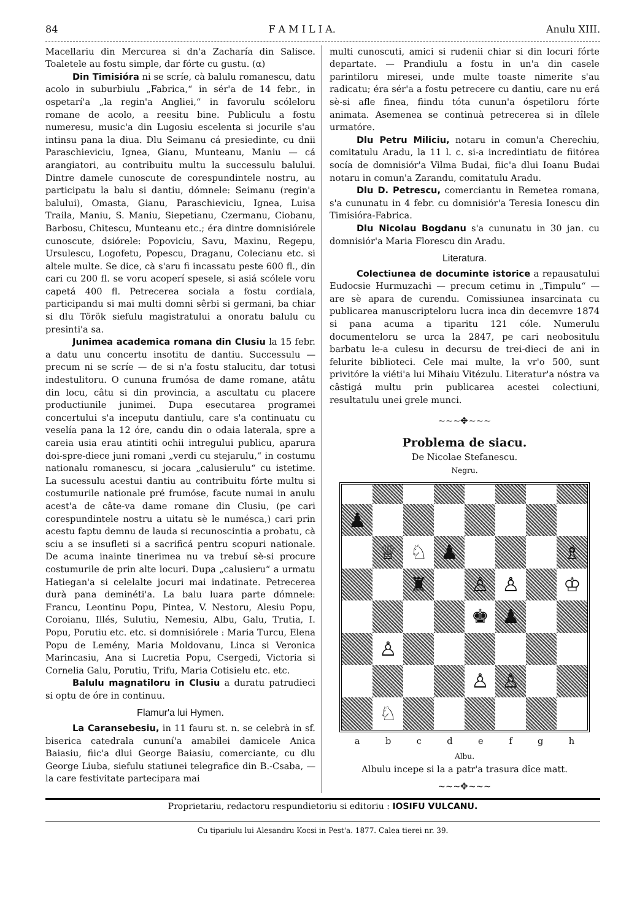84 F A M I L I A. Anulu XIII.
Macellariu din Mercurea si dn'a Zacharía din Salisce. Toaletele au fostu simple, dar fórte cu gustu. (α)
Din Timisióra ni se scríe, cà balulu romanescu, datu acolo in suburbiulu „Fabrica,“ in sér'a de 14 febr., in ospetarí'a „la regin'a Angliei,“ in favorulu scóleloru romane de acolo, a reesitu bine. Publiculu a fostu numeresu, music'a din Lugosiu escelenta si jocurile s'au intinsu pana la diua. Dlu Seimanu cá presiedinte, cu dnii Paraschieviciu, Ignea, Gianu, Munteanu, Maniu — cá arangiatori, au contribuitu multu la successulu balului. Dintre damele cunoscute de corespundintele nostru, au participatu la balu si dantiu, dómnele: Seimanu (regin'a balului), Omasta, Gianu, Paraschieviciu, Ignea, Luisa Traila, Maniu, S. Maniu, Siepetianu, Czermanu, Ciobanu, Barbosu, Chitescu, Munteanu etc.; éra dintre domnisiórele cunoscute, dsiórele: Popoviciu, Savu, Maxinu, Regepu, Ursulescu, Logofetu, Popescu, Draganu, Colecianu etc. si altele multe. Se dice, cà s'aru fi incassatu peste 600 fl., din cari cu 200 fl. se voru acoperí spesele, si asiá scólele voru capetá 400 fl. Petrecerea sociala a fostu cordiala, participandu si mai multi domni sêrbi si germani, ba chiar si dlu Török siefulu magistratului a onoratu balulu cu presinti'a sa.
Junimea academica romana din Clusiu la 15 febr. a datu unu concertu insotitu de dantiu. Successulu — precum ni se scríe — de si n'a fostu stalucitu, dar totusi indestulitoru. O cununa frumósa de dame romane, atâtu din locu, câtu si din provincia, a ascultatu cu placere productiunile junimei. Dupa esecutarea programei concertului s'a inceputu dantiulu, care s'a continuatu cu veselía pana la 12 óre, candu din o odaia laterala, spre a careia usia erau atintiti ochii intregului publicu, aparura doi-spre-diece juni romani „verdi cu stejarulu,“ in costumu nationalu romanescu, si jocara „calusierulu“ cu istetime. La sucessulu acestui dantiu au contribuitu fórte multu si costumurile nationale pré frumóse, facute numai in anulu acest'a de câte-va dame romane din Clusiu, (pe cari corespundintele nostru a uitatu sè le numésca,) cari prin acestu faptu demnu de lauda si recunoscintia a probatu, cà sciu a se insufleti si a sacrificá pentru scopuri nationale. De acuma inainte tinerimea nu va trebuí sè-si procure costumurile de prin alte locuri. Dupa „calusieru“ a urmatu Hatiegan'a si celelalte jocuri mai indatinate. Petrecerea durà pana deminéti'a. La balu luara parte dómnele: Francu, Leontinu Popu, Pintea, V. Nestoru, Alesiu Popu, Coroianu, Illés, Sulutiu, Nemesiu, Albu, Galu, Trutia, I. Popu, Porutiu etc. etc. si domnisiórele : Maria Turcu, Elena Popu de Lemény, Maria Moldovanu, Linca si Veronica Marincasiu, Ana si Lucretia Popu, Csergedi, Victoria si Cornelia Galu, Porutiu, Trifu, Maria Cotisielu etc. etc.
Balulu magnatiloru in Clusiu a duratu patrudieci si optu de óre in continuu.
Flamur'a lui Hymen.
La Caransebesiu, in 11 fauru st. n. se celebrà in sf. biserica catedrala cununí'a amabilei damicele Anica Baiasiu, fiic'a dlui George Baiasiu, comerciante, cu dlu George Liuba, siefulu statiunei telegrafice din B.-Csaba, — la care festivitate partecipara mai
multi cunoscuti, amici si rudenii chiar si din locuri fórte departate. — Prandiulu a fostu in un'a din casele parintiloru miresei, unde multe toaste nimerite s'au radicatu; éra sér'a a fostu petrecere cu dantiu, care nu erá sè-si afle finea, fiindu tóta cunun'a óspetiloru fórte animata. Asemenea se continuà petrecerea si in dîlele urmatóre.
Dlu Petru Miliciu, notaru in comun'a Cherechiu, comitatulu Aradu, la 11 l. c. si-a incredintiatu de fiitórea socía de domnisiór'a Vilma Budai, fiic'a dlui Ioanu Budai notaru in comun'a Zarandu, comitatulu Aradu.
Dlu D. Petrescu, comerciantu in Remetea romana, s'a cununatu in 4 febr. cu domnisiór'a Teresia Ionescu din Timisióra-Fabrica.
Dlu Nicolau Bogdanu s'a cununatu in 30 jan. cu domnisiór'a Maria Florescu din Aradu.
Literatura.
Colectiunea de documinte istorice a repausatului Eudocsie Hurmuzachi — precum cetimu in „Timpulu“ — are sè apara de curendu. Comissiunea insarcinata cu publicarea manuscripteloru lucra inca din decemvre 1874 si pana acuma a tiparitu 121 cóle. Numerulu documenteloru se urca la 2847, pe cari neobositulu barbatu le-a culesu in decursu de trei-dieci de ani in felurite biblioteci. Cele mai multe, la vr'o 500, sunt privitóre la viéti'a lui Mihaiu Vitézulu. Literatur'a nóstra va câstigá multu prin publicarea acestei colectiuni, resultatulu unei grele munci.
~~~✥~~~
Problema de siacu.
De Nicolae Stefanescu.
Negru.
♟
♕
♘
♟
♗
♜
♙
♙
♔
♚
♟
♙
♙
♙
♘
a b c d e f g h
Albu.
Albulu incepe si la a patr'a trasura dîce matt.
~~~✥~~~
Proprietariu, redactoru respundietoriu si editoriu : IOSIFU VULCANU.
Cu tipariulu lui Alesandru Kocsi in Pest'a. 1877. Calea tierei nr. 39.